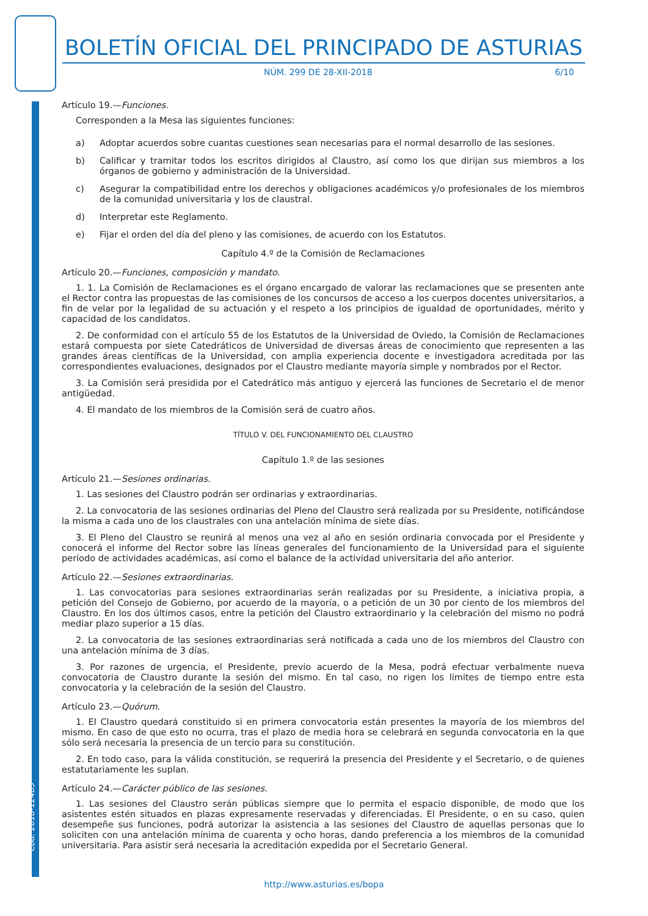Cód. 2018-12485
BOLETÍN OFICIAL DEL PRINCIPADO DE ASTURIAS
NÚM. 299 DE 28-XII-2018 6/10
Artículo 19.—Funciones.
Corresponden a la Mesa las siguientes funciones:
a) Adoptar acuerdos sobre cuantas cuestiones sean necesarias para el normal desarrollo de las sesiones.
b) Calificar y tramitar todos los escritos dirigidos al Claustro, así como los que dirijan sus miembros a los órganos de gobierno y administración de la Universidad.
c) Asegurar la compatibilidad entre los derechos y obligaciones académicos y/o profesionales de los miembros de la comunidad universitaria y los de claustral.
d) Interpretar este Reglamento.
e) Fijar el orden del día del pleno y las comisiones, de acuerdo con los Estatutos.
Capítulo 4.º de la Comisión de Reclamaciones
Artículo 20.—Funciones, composición y mandato.
1. 1. La Comisión de Reclamaciones es el órgano encargado de valorar las reclamaciones que se presenten ante el Rector contra las propuestas de las comisiones de los concursos de acceso a los cuerpos docentes universitarios, a fin de velar por la legalidad de su actuación y el respeto a los principios de igualdad de oportunidades, mérito y capacidad de los candidatos.
2. De conformidad con el artículo 55 de los Estatutos de la Universidad de Oviedo, la Comisión de Reclamaciones estará compuesta por siete Catedráticos de Universidad de diversas áreas de conocimiento que representen a las grandes áreas científicas de la Universidad, con amplia experiencia docente e investigadora acreditada por las correspondientes evaluaciones, designados por el Claustro mediante mayoría simple y nombrados por el Rector.
3. La Comisión será presidida por el Catedrático más antiguo y ejercerá las funciones de Secretario el de menor antigüedad.
4. El mandato de los miembros de la Comisión será de cuatro años.
TÍTULO V. DEL FUNCIONAMIENTO DEL CLAUSTRO
Capítulo 1.º de las sesiones
Artículo 21.—Sesiones ordinarias.
1. Las sesiones del Claustro podrán ser ordinarias y extraordinarias.
2. La convocatoria de las sesiones ordinarias del Pleno del Claustro será realizada por su Presidente, notificándose la misma a cada uno de los claustrales con una antelación mínima de siete días.
3. El Pleno del Claustro se reunirá al menos una vez al año en sesión ordinaria convocada por el Presidente y conocerá el informe del Rector sobre las líneas generales del funcionamiento de la Universidad para el siguiente período de actividades académicas, así como el balance de la actividad universitaria del año anterior.
Artículo 22.—Sesiones extraordinarias.
1. Las convocatorias para sesiones extraordinarias serán realizadas por su Presidente, a iniciativa propia, a petición del Consejo de Gobierno, por acuerdo de la mayoría, o a petición de un 30 por ciento de los miembros del Claustro. En los dos últimos casos, entre la petición del Claustro extraordinario y la celebración del mismo no podrá mediar plazo superior a 15 días.
2. La convocatoria de las sesiones extraordinarias será notificada a cada uno de los miembros del Claustro con una antelación mínima de 3 días.
3. Por razones de urgencia, el Presidente, previo acuerdo de la Mesa, podrá efectuar verbalmente nueva convocatoria de Claustro durante la sesión del mismo. En tal caso, no rigen los límites de tiempo entre esta convocatoria y la celebración de la sesión del Claustro.
Artículo 23.—Quórum.
1. El Claustro quedará constituido si en primera convocatoria están presentes la mayoría de los miembros del mismo. En caso de que esto no ocurra, tras el plazo de media hora se celebrará en segunda convocatoria en la que sólo será necesaria la presencia de un tercio para su constitución.
2. En todo caso, para la válida constitución, se requerirá la presencia del Presidente y el Secretario, o de quienes estatutariamente les suplan.
Artículo 24.—Carácter público de las sesiones.
1. Las sesiones del Claustro serán públicas siempre que lo permita el espacio disponible, de modo que los asistentes estén situados en plazas expresamente reservadas y diferenciadas. El Presidente, o en su caso, quien desempeñe sus funciones, podrá autorizar la asistencia a las sesiones del Claustro de aquellas personas que lo soliciten con una antelación mínima de cuarenta y ocho horas, dando preferencia a los miembros de la comunidad universitaria. Para asistir será necesaria la acreditación expedida por el Secretario General.
http://www.asturias.es/bopa